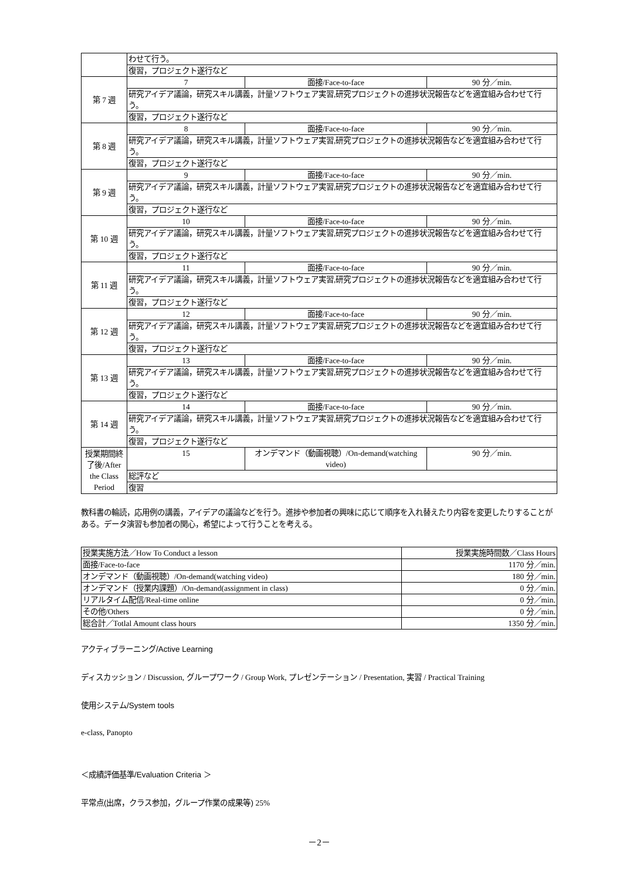| | わせて行う。 | | |
| | 復習，プロジェクト遂行など | | |
| 第 7 週 | 7 | 面接/Face-to-face | 90 分／min. |
| | 研究アイデア議論，研究スキル講義，計量ソフトウェア実習,研究プロジェクトの進捗状況報告などを適宜組み合わせて行う。 | | |
| | 復習，プロジェクト遂行など | | |
| 第 8 週 | 8 | 面接/Face-to-face | 90 分／min. |
| | 研究アイデア議論，研究スキル講義，計量ソフトウェア実習,研究プロジェクトの進捗状況報告などを適宜組み合わせて行う。 | | |
| | 復習，プロジェクト遂行など | | |
| 第 9 週 | 9 | 面接/Face-to-face | 90 分／min. |
| | 研究アイデア議論，研究スキル講義，計量ソフトウェア実習,研究プロジェクトの進捗状況報告などを適宜組み合わせて行う。 | | |
| | 復習，プロジェクト遂行など | | |
| 第 10 週 | 10 | 面接/Face-to-face | 90 分／min. |
| | 研究アイデア議論，研究スキル講義，計量ソフトウェア実習,研究プロジェクトの進捗状況報告などを適宜組み合わせて行う。 | | |
| | 復習，プロジェクト遂行など | | |
| 第 11 週 | 11 | 面接/Face-to-face | 90 分／min. |
| | 研究アイデア議論，研究スキル講義，計量ソフトウェア実習,研究プロジェクトの進捗状況報告などを適宜組み合わせて行う。 | | |
| | 復習，プロジェクト遂行など | | |
| 第 12 週 | 12 | 面接/Face-to-face | 90 分／min. |
| | 研究アイデア議論，研究スキル講義，計量ソフトウェア実習,研究プロジェクトの進捗状況報告などを適宜組み合わせて行う。 | | |
| | 復習，プロジェクト遂行など | | |
| 第 13 週 | 13 | 面接/Face-to-face | 90 分／min. |
| | 研究アイデア議論，研究スキル講義，計量ソフトウェア実習,研究プロジェクトの進捗状況報告などを適宜組み合わせて行う。 | | |
| | 復習，プロジェクト遂行など | | |
| 第 14 週 | 14 | 面接/Face-to-face | 90 分／min. |
| | 研究アイデア議論，研究スキル講義，計量ソフトウェア実習,研究プロジェクトの進捗状況報告などを適宜組み合わせて行う。 | | |
| | 復習，プロジェクト遂行など | | |
| 授業期間終了後/After the Class Period | 15 | オンデマンド（動画視聴）/On-demand(watching video) | 90 分／min. |
| | 総評など | | |
| | 復習 | | |
教科書の輪読，応用例の講義，アイデアの議論などを行う。進捗や参加者の興味に応じて順序を入れ替えたり内容を変更したりすることがある。データ演習も参加者の関心，希望によって行うことを考える。
| 授業実施方法／How To Conduct a lesson | 授業実施時間数／Class Hours |
| 面接/Face-to-face | 1170 分／min. |
| オンデマンド（動画視聴）/On-demand(watching video) | 180 分／min. |
| オンデマンド（授業内課題）/On-demand(assignment in class) | 0 分／min. |
| リアルタイム配信/Real-time online | 0 分／min. |
| その他/Others | 0 分／min. |
| 総合計／Totlal Amount class hours | 1350 分／min. |
アクティブラーニング/Active Learning
ディスカッション / Discussion, グループワーク / Group Work, プレゼンテーション / Presentation, 実習 / Practical Training
使用システム/System tools
e-class, Panopto
＜成績評価基準/Evaluation Criteria ＞
平常点(出席，クラス参加，グループ作業の成果等) 25%
－2－